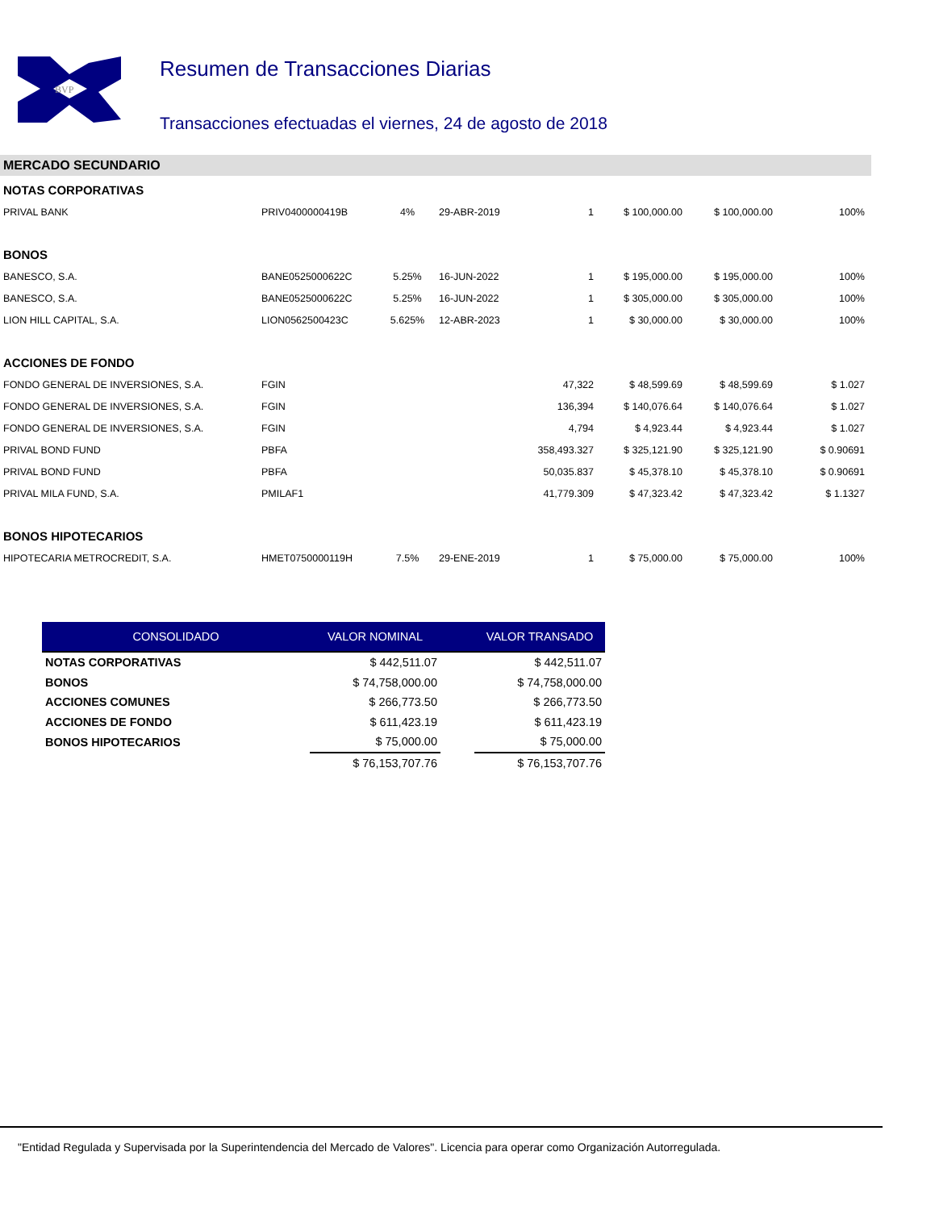BVP
Resumen de Transacciones Diarias
Transacciones efectuadas el viernes, 24 de agosto de 2018
MERCADO SECUNDARIO
| NOTAS CORPORATIVAS | | | | | | | |
| PRIVAL BANK | PRIV0400000419B | 4% | 29-ABR-2019 | 1 | $ 100,000.00 | $ 100,000.00 | 100% |
| BONOS | | | | | | | |
| BANESCO, S.A. | BANE0525000622C | 5.25% | 16-JUN-2022 | 1 | $ 195,000.00 | $ 195,000.00 | 100% |
| BANESCO, S.A. | BANE0525000622C | 5.25% | 16-JUN-2022 | 1 | $ 305,000.00 | $ 305,000.00 | 100% |
| LION HILL CAPITAL, S.A. | LION0562500423C | 5.625% | 12-ABR-2023 | 1 | $ 30,000.00 | $ 30,000.00 | 100% |
| ACCIONES DE FONDO | | | | | | | |
| FONDO GENERAL DE INVERSIONES, S.A. | FGIN | | | 47,322 | $ 48,599.69 | $ 48,599.69 | $ 1.027 |
| FONDO GENERAL DE INVERSIONES, S.A. | FGIN | | | 136,394 | $ 140,076.64 | $ 140,076.64 | $ 1.027 |
| FONDO GENERAL DE INVERSIONES, S.A. | FGIN | | | 4,794 | $ 4,923.44 | $ 4,923.44 | $ 1.027 |
| PRIVAL BOND FUND | PBFA | | | 358,493.327 | $ 325,121.90 | $ 325,121.90 | $ 0.90691 |
| PRIVAL BOND FUND | PBFA | | | 50,035.837 | $ 45,378.10 | $ 45,378.10 | $ 0.90691 |
| PRIVAL MILA FUND, S.A. | PMILAF1 | | | 41,779.309 | $ 47,323.42 | $ 47,323.42 | $ 1.1327 |
| BONOS HIPOTECARIOS | | | | | | | |
| HIPOTECARIA METROCREDIT, S.A. | HMET0750000119H | 7.5% | 29-ENE-2019 | 1 | $ 75,000.00 | $ 75,000.00 | 100% |
| CONSOLIDADO | VALOR NOMINAL | | VALOR TRANSADO |
| --- | --- | --- | --- |
| NOTAS CORPORATIVAS | $ 442,511.07 | | $ 442,511.07 |
| BONOS | $ 74,758,000.00 | | $ 74,758,000.00 |
| ACCIONES COMUNES | $ 266,773.50 | | $ 266,773.50 |
| ACCIONES DE FONDO | $ 611,423.19 | | $ 611,423.19 |
| BONOS HIPOTECARIOS | $ 75,000.00 | | $ 75,000.00 |
| | $ 76,153,707.76 | | $ 76,153,707.76 |
"Entidad Regulada y Supervisada por la Superintendencia del Mercado de Valores". Licencia para operar como Organización Autorregulada.